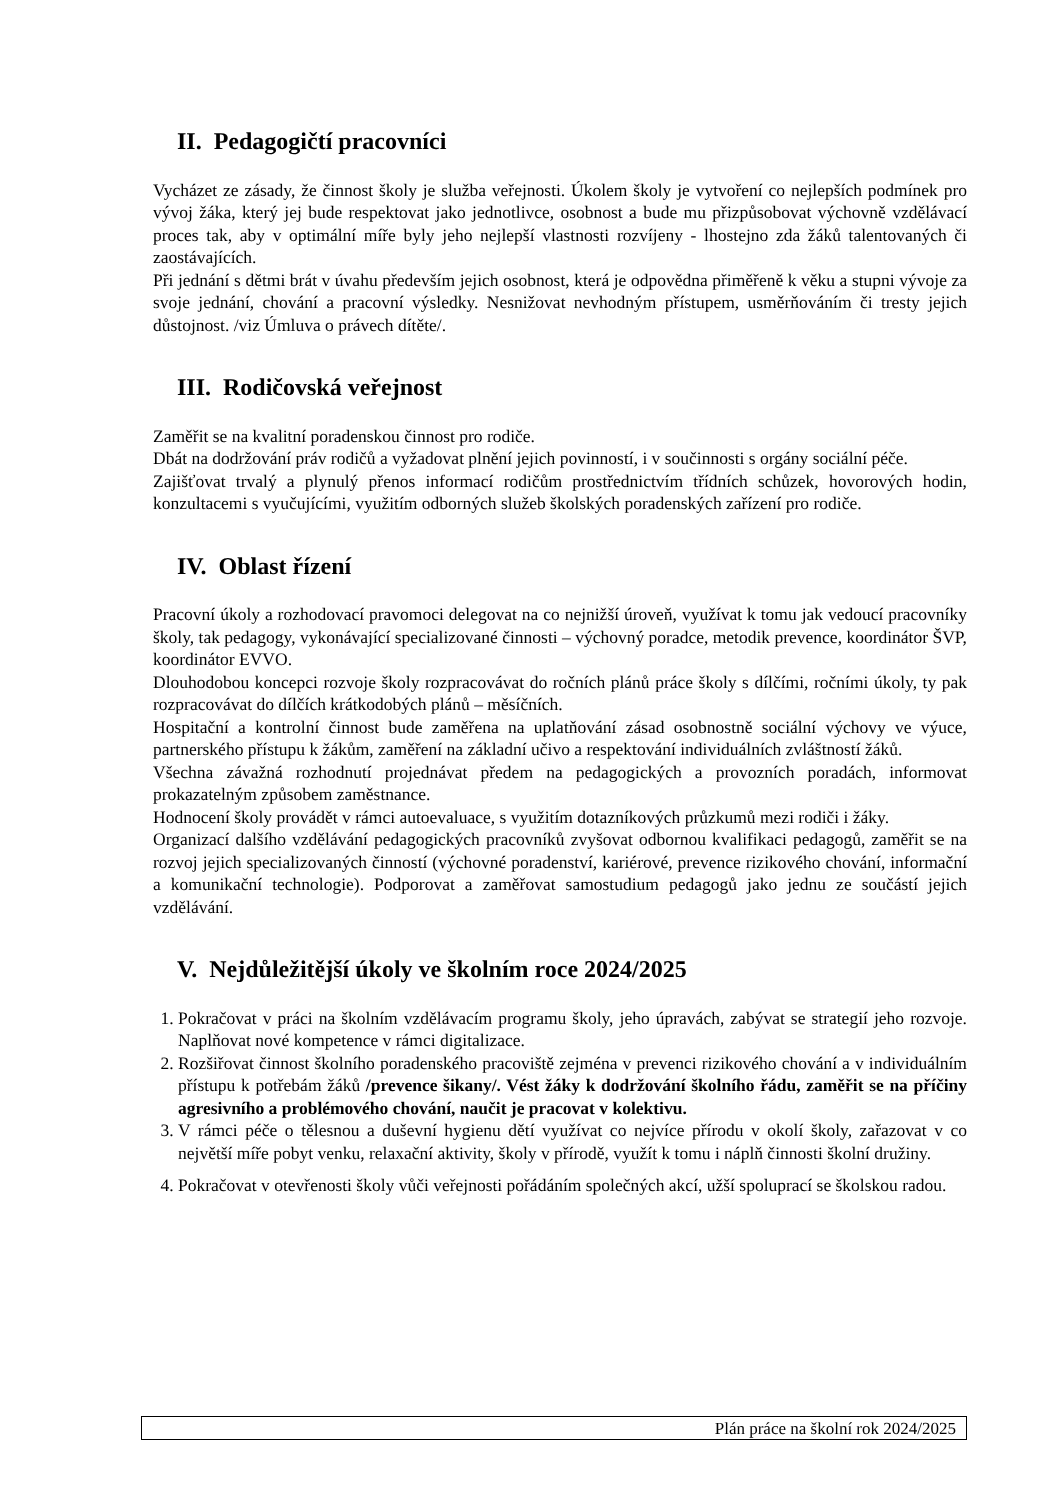II. Pedagogičtí pracovníci
Vycházet ze zásady, že činnost školy je služba veřejnosti. Úkolem školy je vytvoření co nejlepších podmínek pro vývoj žáka, který jej bude respektovat jako jednotlivce, osobnost a bude mu přizpůsobovat výchovně vzdělávací proces tak, aby v optimální míře byly jeho nejlepší vlastnosti rozvíjeny - lhostejno zda žáků talentovaných či zaostávajících.
Při jednání s dětmi brát v úvahu především jejich osobnost, která je odpovědna přiměřeně k věku a stupni vývoje za svoje jednání, chování a pracovní výsledky. Nesnižovat nevhodným přístupem, usměrňováním či tresty jejich důstojnost. /viz Úmluva o právech dítěte/.
III. Rodičovská veřejnost
Zaměřit se na kvalitní poradenskou činnost pro rodiče.
Dbát na dodržování práv rodičů a vyžadovat plnění jejich povinností, i v součinnosti s orgány sociální péče.
Zajišťovat trvalý a plynulý přenos informací rodičům prostřednictvím třídních schůzek, hovorových hodin, konzultacemi s vyučujícími, využitím odborných služeb školských poradenských zařízení pro rodiče.
IV. Oblast řízení
Pracovní úkoly a rozhodovací pravomoci delegovat na co nejnižší úroveň, využívat k tomu jak vedoucí pracovníky školy, tak pedagogy, vykonávající specializované činnosti – výchovný poradce, metodik prevence, koordinátor ŠVP, koordinátor EVVO.
Dlouhodobou koncepci rozvoje školy rozpracovávat do ročních plánů práce školy s dílčími, ročními úkoly, ty pak rozpracovávat do dílčích krátkodobých plánů – měsíčních.
Hospitační a kontrolní činnost bude zaměřena na uplatňování zásad osobnostně sociální výchovy ve výuce, partnerského přístupu k žákům, zaměření na základní učivo a respektování individuálních zvláštností žáků.
Všechna závažná rozhodnutí projednávat předem na pedagogických a provozních poradách, informovat prokazatelným způsobem zaměstnance.
Hodnocení školy provádět v rámci autoevaluace, s využitím dotazníkových průzkumů mezi rodiči i žáky.
Organizací dalšího vzdělávání pedagogických pracovníků zvyšovat odbornou kvalifikaci pedagogů, zaměřit se na rozvoj jejich specializovaných činností (výchovné poradenství, kariérové, prevence rizikového chování, informační a komunikační technologie). Podporovat a zaměřovat samostudium pedagogů jako jednu ze součástí jejich vzdělávání.
V. Nejdůležitější úkoly ve školním roce 2024/2025
1. Pokračovat v práci na školním vzdělávacím programu školy, jeho úpravách, zabývat se strategií jeho rozvoje. Naplňovat nové kompetence v rámci digitalizace.
2. Rozšiřovat činnost školního poradenského pracoviště zejména v prevenci rizikového chování a v individuálním přístupu k potřebám žáků /prevence šikany/. Vést žáky k dodržování školního řádu, zaměřit se na příčiny agresivního a problémového chování, naučit je pracovat v kolektivu.
3. V rámci péče o tělesnou a duševní hygienu dětí využívat co nejvíce přírodu v okolí školy, zařazovat v co největší míře pobyt venku, relaxační aktivity, školy v přírodě, využít k tomu i náplň činnosti školní družiny.
4. Pokračovat v otevřenosti školy vůči veřejnosti pořádáním společných akcí, užší spoluprací se školskou radou.
Plán práce na školní rok 2024/2025